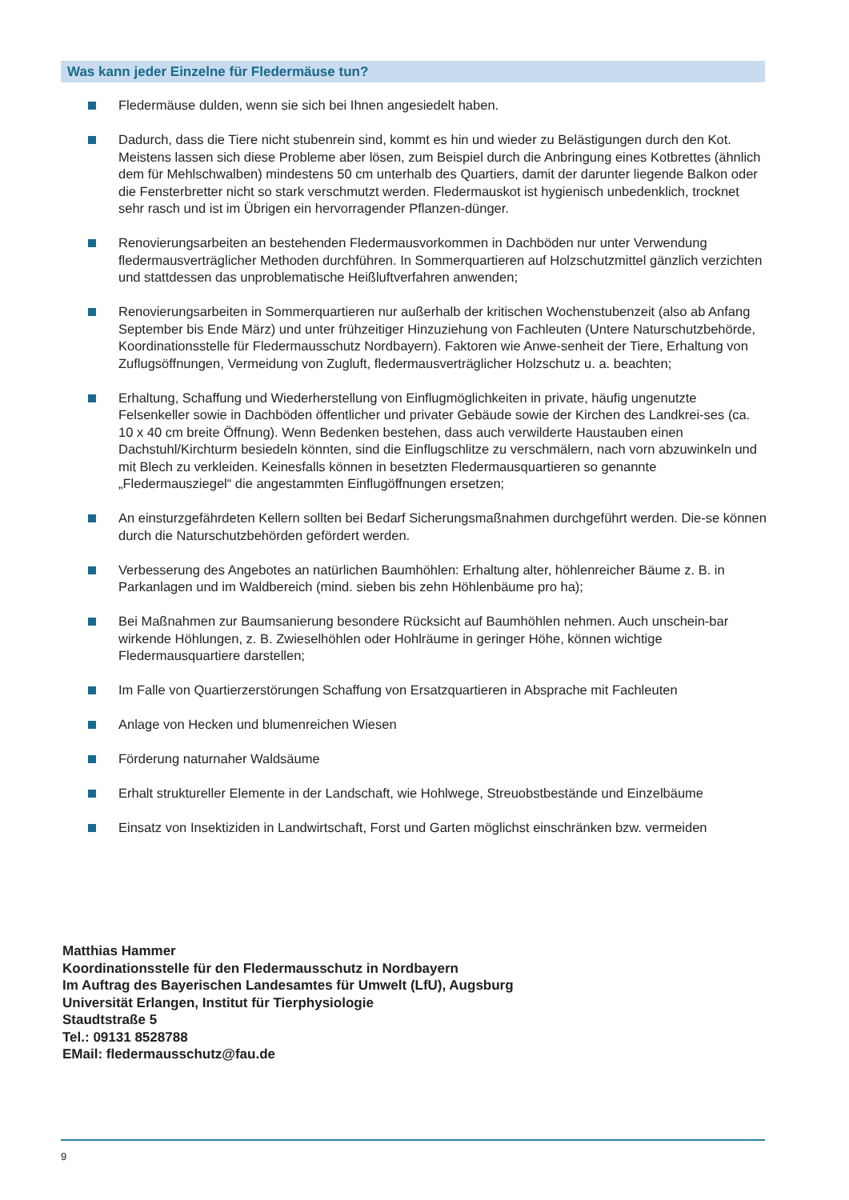Was kann jeder Einzelne für Fledermäuse tun?
Fledermäuse dulden, wenn sie sich bei Ihnen angesiedelt haben.
Dadurch, dass die Tiere nicht stubenrein sind, kommt es hin und wieder zu Belästigungen durch den Kot. Meistens lassen sich diese Probleme aber lösen, zum Beispiel durch die Anbringung eines Kotbrettes (ähnlich dem für Mehlschwalben) mindestens 50 cm unterhalb des Quartiers, damit der darunter liegende Balkon oder die Fensterbretter nicht so stark verschmutzt werden. Fledermauskot ist hygienisch unbedenklich, trocknet sehr rasch und ist im Übrigen ein hervorragender Pflanzen-dünger.
Renovierungsarbeiten an bestehenden Fledermausvorkommen in Dachböden nur unter Verwendung fledermausverträglicher Methoden durchführen. In Sommerquartieren auf Holzschutzmittel gänzlich verzichten und stattdessen das unproblematische Heißluftverfahren anwenden;
Renovierungsarbeiten in Sommerquartieren nur außerhalb der kritischen Wochenstubenzeit (also ab Anfang September bis Ende März) und unter frühzeitiger Hinzuziehung von Fachleuten (Untere Naturschutzbehörde, Koordinationsstelle für Fledermausschutz Nordbayern). Faktoren wie Anwe-senheit der Tiere, Erhaltung von Zuflugsöffnungen, Vermeidung von Zugluft, fledermausverträglicher Holzschutz u. a. beachten;
Erhaltung, Schaffung und Wiederherstellung von Einflugmöglichkeiten in private, häufig ungenutzte Felsenkeller sowie in Dachböden öffentlicher und privater Gebäude sowie der Kirchen des Landkrei-ses (ca. 10 x 40 cm breite Öffnung). Wenn Bedenken bestehen, dass auch verwilderte Haustauben einen Dachstuhl/Kirchturm besiedeln könnten, sind die Einflugschlitze zu verschmälern, nach vorn abzuwinkeln und mit Blech zu verkleiden. Keinesfalls können in besetzten Fledermausquartieren so genannte „Fledermausziegel“ die angestammten Einflugöffnungen ersetzen;
An einsturzgefährdeten Kellern sollten bei Bedarf Sicherungsmaßnahmen durchgeführt werden. Die-se können durch die Naturschutzbehörden gefördert werden.
Verbesserung des Angebotes an natürlichen Baumhöhlen: Erhaltung alter, höhlenreicher Bäume z. B. in Parkanlagen und im Waldbereich (mind. sieben bis zehn Höhlenbäume pro ha);
Bei Maßnahmen zur Baumsanierung besondere Rücksicht auf Baumhöhlen nehmen. Auch unschein-bar wirkende Höhlungen, z. B. Zwieselhöhlen oder Hohlräume in geringer Höhe, können wichtige Fledermausquartiere darstellen;
Im Falle von Quartierzerstörungen Schaffung von Ersatzquartieren in Absprache mit Fachleuten
Anlage von Hecken und blumenreichen Wiesen
Förderung naturnaher Waldsäume
Erhalt struktureller Elemente in der Landschaft, wie Hohlwege, Streuobstbestände und Einzelbäume
Einsatz von Insektiziden in Landwirtschaft, Forst und Garten möglichst einschränken bzw. vermeiden
Matthias Hammer
Koordinationsstelle für den Fledermausschutz in Nordbayern
Im Auftrag des Bayerischen Landesamtes für Umwelt (LfU), Augsburg
Universität Erlangen, Institut für Tierphysiologie
Staudtstraße 5
Tel.: 09131 8528788
EMail: fledermausschutz@fau.de
9